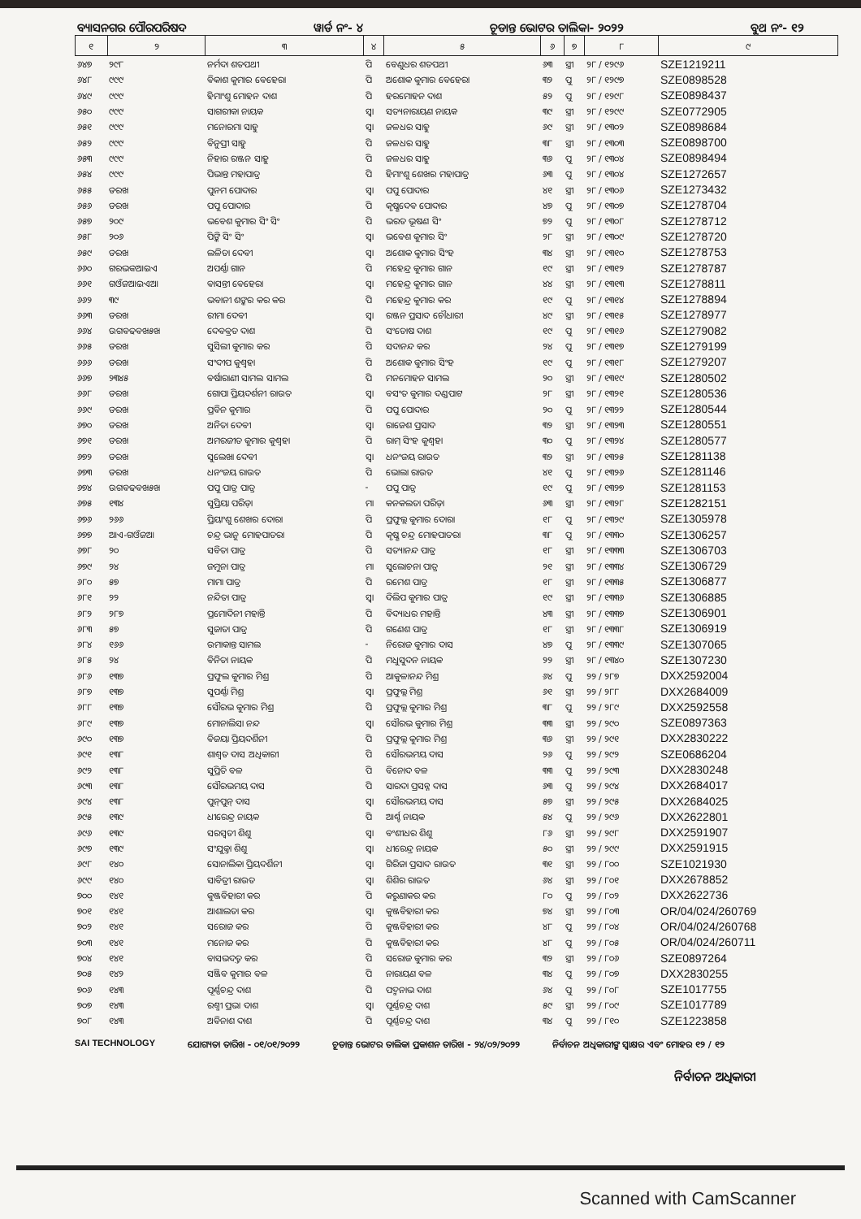ବ୍ୟାସନଗର ପୌରପରିଷଦ ୱାର୍ଡ ନଂ- ୪ ଚୂଡାନ୍ତ ଭୋଟର ତାଲିକା- ୨୦୨୨ ବୁଥ ନଂ- ୧୨
| ୧ | ୨ | ୩ | ୪ | ୫ | ୬ | ୭ | ୮ | ୯ |
| --- | --- | --- | --- | --- | --- | --- | --- | --- |
| ୬୪୭ | ୨୯୮ | ନର୍ମଦା ଶତପଥୀ | ପି | ବେଣୁଧର ଶତପଥୀ | ୬୩ | ସ୍ତ୍ରୀ | ୨୮ / ୧୨୯୬ | SZE1219211 |
| ୬୪୮ | ୯୯୯ | ବିକାଶ କୁମାର ବେହେରା | ପି | ଅଶୋକ କୁମାର ବେହେରା | ୩୨ | ପୁ | ୨୮ / ୧୨୯୭ | SZE0898528 |
| ୬୪୯ | ୯୯୯ | ହିମାଂଶୁ ମୋହନ ଦାଶ | ପି | ହରମୋହନ ଦାଶ | ୫୨ | ପୁ | ୨୮ / ୧୨୯୮ | SZE0898437 |
| ୬୫୦ | ୯୯୯ | ସାଗରୀକା ନାୟକ | ସ୍ୱା | ସତ୍ୟନାରାୟଣ ନାୟକ | ୩୯ | ସ୍ତ୍ରୀ | ୨୮ / ୧୨୯୯ | SZE0772905 |
| ୬୫୧ | ୯୯୯ | ମନୋରମା ସାହୁ | ସ୍ୱା | ଜଳଧର ସାହୁ | ୬୯ | ସ୍ତ୍ରୀ | ୨୮ / ୧୩୦୨ | SZE0898684 |
| ୬୫୨ | ୯୯୯ | ବିନୁପ୍ରୀ ସାହୁ | ପି | ଜଳଧର ସାହୁ | ୩୮ | ସ୍ତ୍ରୀ | ୨୮ / ୧୩୦୩ | SZE0898700 |
| ୬୫୩ | ୯୯୯ | ନିହାର ରଞ୍ଜନ ସାହୁ | ପି | ଜଳଧର ସାହୁ | ୩୬ | ପୁ | ୨୮ / ୧୩୦୪ | SZE0898494 |
| ୬୫୪ | ୯୯୯ | ପିଭାନ୍ତ ମହାପାତ୍ର | ପି | ହିମାଂଶୁ ଶେଖର ମହାପାତ୍ର | ୬୩ | ପୁ | ୨୮ / ୧୩୦୪ | SZE1272657 |
| ୬୫୫ | ଡରଖ | ପୁନମ ପୋଦାର | ସ୍ୱା | ପପୁ ପୋଦାର | ୪୧ | ସ୍ତ୍ରୀ | ୨୮ / ୧୩୦୬ | SZE1273432 |
| ୬୫୬ | ଡରଖ | ପପୁ ପୋଦାର | ପି | କୃଷ୍ଣଦେବ ପୋଦାର | ୪୭ | ପୁ | ୨୮ / ୧୩୦୭ | SZE1278704 |
| ୬୫୭ | ୨୦୯ | ଭବେଶ କୁମାର ସିଂ ସିଂ | ପି | ଭରତ ଭୂଷଣ ସିଂ | ୭୨ | ପୁ | ୨୮ / ୧୩୦୮ | SZE1278712 |
| ୬୫୮ | ୨୦୬ | ପିଙ୍କି ସିଂ ସିଂ | ସ୍ୱା | ଭବେଶ କୁମାର ସିଂ | ୨୮ | ସ୍ତ୍ରୀ | ୨୮ / ୧୩୦୯ | SZE1278720 |
| ୬୫୯ | ଡରଖ | ଲଳିତା ଦେବୀ | ସ୍ୱା | ଅଶୋକ କୁମାର ସିଂହ | ୩୪ | ସ୍ତ୍ରୀ | ୨୮ / ୧୩୧୦ | SZE1278753 |
| ୬୬୦ | ଗରଭକଆଇଏ | ଅପର୍ଣ୍ଣା ଗାନ | ପି | ମହେନ୍ଦ୍ର କୁମାର ଗାନ | ୧୯ | ସ୍ତ୍ରୀ | ୨୮ / ୧୩୧୨ | SZE1278787 |
| ୬୬୧ | ଗଓଁଜଆଇଏଆ | ବାସନ୍ତୀ ବେହେରା | ସ୍ୱା | ମହେନ୍ଦ୍ର କୁମାର ଗାନ | ୪୪ | ସ୍ତ୍ରୀ | ୨୮ / ୧୩୧୩ | SZE1278811 |
| ୬୬୨ | ୩୯ | ଭବାନୀ ଶଙ୍କର କର କର | ପି | ମହେନ୍ଦ୍ର କୁମାର କର | ୧୯ | ପୁ | ୨୮ / ୧୩୧୪ | SZE1278894 |
| ୬୬୩ | ଡରଖ | ରୀମା ଦେବୀ | ସ୍ୱା | ରଞ୍ଜନ ପ୍ରସାଦ ଚୌଧାରୀ | ୪୯ | ସ୍ତ୍ରୀ | ୨୮ / ୧୩୧୫ | SZE1278977 |
| ୬୬୪ | ଉଗବଢବଖ୫ଖ | ଦେବବ୍ରତ ଦାଶ | ପି | ସଂତୋଷ ଦାଶ | ୧୯ | ପୁ | ୨୮ / ୧୩୧୬ | SZE1279082 |
| ୬୬୫ | ଡରଖ | ସୁସିଲୀ କୁମାର କର | ପି | ସଦାନନ୍ଦ କର | ୨୪ | ପୁ | ୨୮ / ୧୩୧୭ | SZE1279199 |
| ୬୬୬ | ଡରଖ | ସଂଦୀପ କୁଶ୍ୱହା | ପି | ଅଶୋକ କୁମାର ସିଂହ | ୧୯ | ପୁ | ୨୮ / ୧୩୧୮ | SZE1279207 |
| ୬୬୭ | ୨୩୪୫ | ବର୍ଷାରାଣୀ ସାମଲ ସାମଲ | ପି | ମନମୋହନ ସାମଲ | ୨୦ | ସ୍ତ୍ରୀ | ୨୮ / ୧୩୧୯ | SZE1280502 |
| ୬୬୮ | ଡରଖ | ଗୋପା ପ୍ରିୟଦର୍ଶନୀ ରାଉତ | ସ୍ୱା | ବସଂତ କୁମାର ଦଣ୍ଡପାଟ | ୨୮ | ସ୍ତ୍ରୀ | ୨୮ / ୧୩୨୧ | SZE1280536 |
| ୬୬୯ | ଡରଖ | ପ୍ରବିନ କୁମାର | ପି | ପପୁ ପୋଦାର | ୨୦ | ପୁ | ୨୮ / ୧୩୨୨ | SZE1280544 |
| ୬୭୦ | ଡରଖ | ଅନିତା ଦେବୀ | ସ୍ୱା | ରାଜେଶ ପ୍ରସାଦ | ୩୨ | ସ୍ତ୍ରୀ | ୨୮ / ୧୩୨୩ | SZE1280551 |
| ୬୭୧ | ଡରଖ | ଅମରଜୀତ କୁମାର କୁଶ୍ୱହା | ପି | ରାମ୍ ସିଂହ କୁଶ୍ୱହା | ୩୦ | ପୁ | ୨୮ / ୧୩୨୪ | SZE1280577 |
| ୬୭୨ | ଡରଖ | ସୁଲେଖା ଦେବୀ | ସ୍ୱା | ଧନଂଜୟ ରାଉତ | ୩୨ | ସ୍ତ୍ରୀ | ୨୮ / ୧୩୨୫ | SZE1281138 |
| ୬୭୩ | ଡରଖ | ଧନଂଜୟ ରାଉତ | ପି | ଭୋଲା ରାଉତ | ୪୧ | ପୁ | ୨୮ / ୧୩୨୬ | SZE1281146 |
| ୬୭୪ | ଉଗବଢବଖ୫ଖ | ପପୁ ପାତ୍ର ପାତ୍ର | - | ପପୁ ପାତ୍ର | ୧୯ | ପୁ | ୨୮ / ୧୩୨୭ | SZE1281153 |
| ୬୭୫ | ୧୩୪ | ସୁପ୍ରିୟା ପରିଡ଼ା | ମା | କନକଲତା ପରିଡ଼ା | ୬୩ | ସ୍ତ୍ରୀ | ୨୮ / ୧୩୨୮ | SZE1282151 |
| ୬୭୬ | ୨୬୬ | ପ୍ରିୟାଂଶୁ ଶେଖର ଦୋରା | ପି | ପ୍ରଫୁଲ୍ଲ କୁମାର ଦୋରା | ୧୮ | ପୁ | ୨୮ / ୧୩୨୯ | SZE1305978 |
| ୬୭୭ | ଆଏ-ଗଓଁଜଆ | ଚନ୍ଦ୍ର ଭାନୁ ମୋହପାତରା | ପି | କୃଷ୍ଣ ଚନ୍ଦ୍ର ମୋହପାତରା | ୩୮ | ପୁ | ୨୮ / ୧୩୩୦ | SZE1306257 |
| ୬୭୮ | ୨୦ | ସବିତା ପାତ୍ର | ପି | ସତ୍ୟାନନ୍ଦ ପାତ୍ର | ୧୮ | ସ୍ତ୍ରୀ | ୨୮ / ୧୩୩୩ | SZE1306703 |
| ୬୭୯ | ୨୪ | ଜମୁନା ପାତ୍ର | ମା | ସୁଲୋଚନା ପାତ୍ର | ୨୧ | ସ୍ତ୍ରୀ | ୨୮ / ୧୩୩୪ | SZE1306729 |
| ୬୮୦ | ୫୭ | ମାମା ପାତ୍ର | ପି | ରମେଶ ପାତ୍ର | ୧୮ | ସ୍ତ୍ରୀ | ୨୮ / ୧୩୩୫ | SZE1306877 |
| ୬୮୧ | ୨୨ | ନନ୍ଦିତା ପାତ୍ର | ସ୍ୱା | ଦିଲିପ କୁମାର ପାତ୍ର | ୧୯ | ସ୍ତ୍ରୀ | ୨୮ / ୧୩୩୬ | SZE1306885 |
| ୬୮୨ | ୨୮୭ | ପ୍ରମୋଦିନୀ ମହାନ୍ତି | ପି | ବିଦ୍ୟାଧର ମହାନ୍ତି | ୪୩ | ସ୍ତ୍ରୀ | ୨୮ / ୧୩୩୭ | SZE1306901 |
| ୬୮୩ | ୫୭ | ସୁଜାତା ପାତ୍ର | ପି | ଗଣେଶ ପାତ୍ର | ୧୮ | ସ୍ତ୍ରୀ | ୨୮ / ୧୩୩୮ | SZE1306919 |
| ୬୮୪ | ୧୬୬ | ଉମାକାନ୍ତ ସାମଲ | - | ନିରୋଜ କୁମାର ଦାସ | ୪୭ | ପୁ | ୨୮ / ୧୩୩୯ | SZE1307065 |
| ୬୮୫ | ୨୪ | ବିନିତା ନାୟକ | ପି | ମଧୁସୁଦନ ନାୟକ | ୨୨ | ସ୍ତ୍ରୀ | ୨୮ / ୧୩୪୦ | SZE1307230 |
| ୬୮୬ | ୧୩୭ | ପ୍ରଫୁଲ କୁମାର ମିଶ୍ର | ପି | ଆକୁଳାନନ୍ଦ ମିଶ୍ର | ୬୪ | ପୁ | ୨୨ / ୨୮୭ | DXX2592004 |
| ୬୮୭ | ୧୩୭ | ସୁପର୍ଣ୍ଣା ମିଶ୍ର | ସ୍ୱା | ପ୍ରଫୁଲ୍ଲ ମିଶ୍ର | ୬୧ | ସ୍ତ୍ରୀ | ୨୨ / ୨୮୮ | DXX2684009 |
| ୬୮୮ | ୧୩୭ | ସୌରଭ କୁମାର ମିଶ୍ର | ପି | ପ୍ରଫୁଲ୍ଲ କୁମାର ମିଶ୍ର | ୩୮ | ପୁ | ୨୨ / ୨୮୯ | DXX2592558 |
| ୬୮୯ | ୧୩୭ | ମୋନାଲିସା ନନ୍ଦ | ସ୍ୱା | ସୌରଭ କୁମାର ମିଶ୍ର | ୩୩ | ସ୍ତ୍ରୀ | ୨୨ / ୨୯୦ | SZE0897363 |
| ୬୯୦ | ୧୩୭ | ବିଜୟା ପ୍ରିୟଦର୍ଶିନୀ | ପି | ପ୍ରଫୁଲ୍ଲ କୁମାର ମିଶ୍ର | ୩୬ | ସ୍ତ୍ରୀ | ୨୨ / ୨୯୧ | DXX2830222 |
| ୬୯୧ | ୧୩୮ | ଶାଶ୍ୱତ ଦାସ ଅଧିକାରୀ | ପି | ସୌରଭମୟ ଦାସ | ୨୬ | ପୁ | ୨୨ / ୨୯୨ | SZE0686204 |
| ୬୯୨ | ୧୩୮ | ସୁପ୍ରିତି ବଳ | ପି | ବିନୋଦ ବଳ | ୩୩ | ପୁ | ୨୨ / ୨୯୩ | DXX2830248 |
| ୬୯୩ | ୧୩୮ | ସୌରଭମୟ ଦାସ | ପି | ସାରଦା ପ୍ରସନ୍ନ ଦାସ | ୬୩ | ପୁ | ୨୨ / ୨୯୪ | DXX2684017 |
| ୬୯୪ | ୧୩୮ | ପୁନ୍‌ପୁନ୍ ଦାସ | ସ୍ୱା | ସୌରଭମୟ ଦାସ | ୫୭ | ସ୍ତ୍ରୀ | ୨୨ / ୨୯୫ | DXX2684025 |
| ୬୯୫ | ୧୩୯ | ଧୀରେନ୍ଦ୍ର ନାୟକ | ପି | ଆର୍ଶ୍ଚ ନାୟକ | ୫୪ | ପୁ | ୨୨ / ୨୯୬ | DXX2622801 |
| ୬୯୬ | ୧୩୯ | ସରସ୍ୱତୀ ଶିଶୁ | ସ୍ୱା | ବଂଶୀଧର ଶିଶୁ | ୮୬ | ସ୍ତ୍ରୀ | ୨୨ / ୨୯୮ | DXX2591907 |
| ୬୯୭ | ୧୩୯ | ସଂଯୁକ୍ତା ଶିଶୁ | ସ୍ୱା | ଧୀରେନ୍ଦ୍ର ନାୟକ | ୫୦ | ସ୍ତ୍ରୀ | ୨୨ / ୨୯୯ | DXX2591915 |
| ୬୯୮ | ୧୪୦ | ସୋନାଲିକା ପ୍ରିୟଦର୍ଶିନୀ | ସ୍ୱା | ଗିରିଜା ପ୍ରସାଦ ରାଉତ | ୩୧ | ସ୍ତ୍ରୀ | ୨୨ / ୮୦୦ | SZE1021930 |
| ୬୯୯ | ୧୪୦ | ସାବିତ୍ରୀ ରାଉତ | ସ୍ୱା | ଶିଶିର ରାଉତ | ୬୪ | ସ୍ତ୍ରୀ | ୨୨ / ୮୦୧ | DXX2678852 |
| ୭୦୦ | ୧୪୧ | କୁଞ୍ଜବିହାରୀ କର | ପି | କରୁଣାକର କର | ୮୦ | ପୁ | ୨୨ / ୮୦୨ | DXX2622736 |
| ୭୦୧ | ୧୪୧ | ଆଶାଲତା କର | ସ୍ୱା | କୁଞ୍ଜବିହାରୀ କର | ୭୪ | ସ୍ତ୍ରୀ | ୨୨ / ୮୦୩ | OR/04/024/260769 |
| ୭୦୨ | ୧୪୧ | ସରୋଜ କର | ପି | କୁଞ୍ଜବିହାରୀ କର | ୪୮ | ପୁ | ୨୨ / ୮୦୪ | OR/04/024/260768 |
| ୭୦୩ | ୧୪୧ | ମନୋଜ କର | ପି | କୁଞ୍ଜବିହାରୀ କର | ୪୮ | ପୁ | ୨୨ / ୮୦୫ | OR/04/024/260711 |
| ୭୦୪ | ୧୪୧ | ବାସଭଦତ୍ତ କର | ପି | ସରୋଜ କୁମାର କର | ୩୨ | ସ୍ତ୍ରୀ | ୨୨ / ୮୦୬ | SZE0897264 |
| ୭୦୫ | ୧୪୨ | ସଞ୍ଜିବ କୁମାର ବଳ | ପି | ନାରାୟଣ ବଳ | ୩୪ | ପୁ | ୨୨ / ୮୦୭ | DXX2830255 |
| ୭୦୬ | ୧୪୩ | ପୂର୍ଣ୍ଣଚନ୍ଦ୍ର ଦାଶ | ପି | ପଦ୍ମନାଭ ଦାଶ | ୬୪ | ପୁ | ୨୨ / ୮୦୮ | SZE1017755 |
| ୭୦୭ | ୧୪୩ | ରଶ୍ମୀ ପ୍ରଭା ଦାଶ | ସ୍ୱା | ପୂର୍ଣ୍ଣଚନ୍ଦ୍ର ଦାଶ | ୫୯ | ସ୍ତ୍ରୀ | ୨୨ / ୮୦୯ | SZE1017789 |
| ୭୦୮ | ୧୪୩ | ଅବିନାଶ ଦାଶ | ପି | ପୂର୍ଣ୍ଣଚନ୍ଦ୍ର ଦାଶ | ୩୪ | ପୁ | ୨୨ / ୮୧୦ | SZE1223858 |
SAI TECHNOLOGY ଯୋଗ୍ୟତା ତାରିଖ - ୦୧/୦୧/୨୦୨୨ ଚୂଡାନ୍ତ ଭୋଟର ତାଲିକା ପ୍ରକାଶନ ତାରିଖ - ୨୪/୦୨/୨୦୨୨ ନିର୍ବାଚନ ଅଧିକାରୀଙ୍କ ସ୍ୱାକ୍ଷର ଏବଂ ମୋହର ୧୨ / ୧୨
ନିର୍ବାଚନ ଅଧିକାରୀ
Scanned with CamScanner